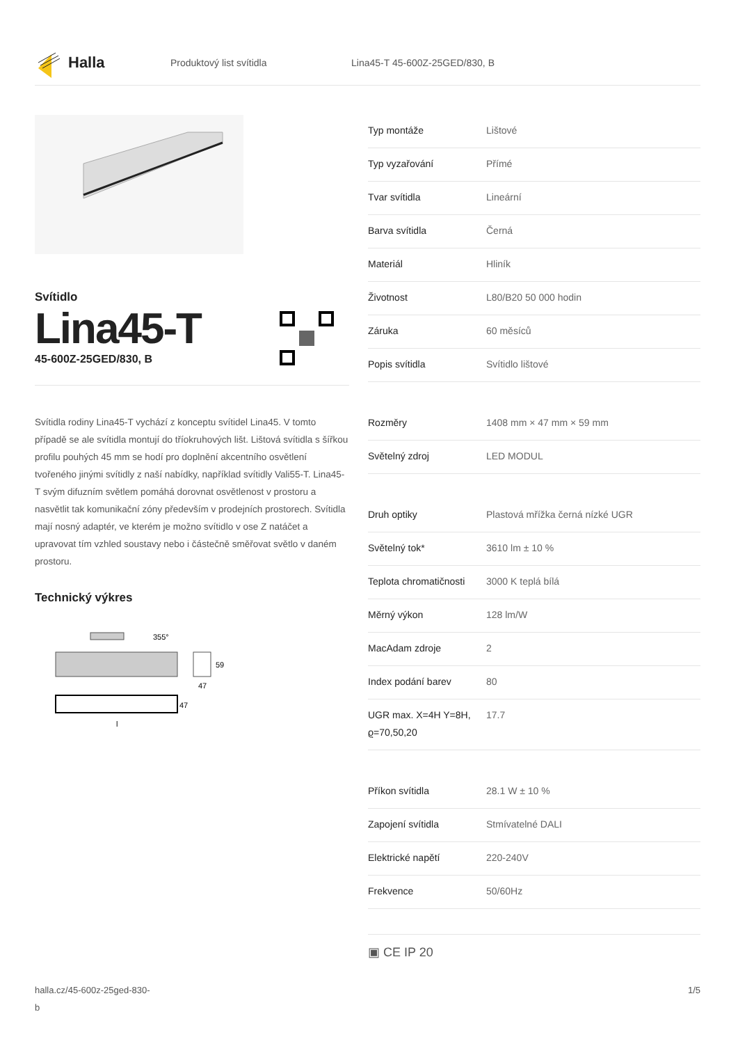Halla
Produktový list svítidla Lina45-T 45-600Z-25GED/830, B
Svítidlo
Lina45-T
45-600Z-25GED/830, B
Svítidla rodiny Lina45-T vychází z konceptu svítidel Lina45. V tomto případě se ale svítidla montují do tříokruhových lišt. Lištová svítidla s šířkou profilu pouhých 45 mm se hodí pro doplnění akcentního osvětlení tvořeného jinými svítidly z naší nabídky, například svítidly Vali55-T. Lina45-T svým difuzním světlem pomáhá dorovnat osvětlenost v prostoru a nasvětlit tak komunikační zóny především v prodejních prostorech. Svítidla mají nosný adaptér, ve kterém je možno svítidlo v ose Z natáčet a upravovat tím vzhled soustavy nebo i částečně směřovat světlo v daném prostoru.
Technický výkres
355°
59
47
47
l
| Typ montáže | Lištové |
| Typ vyzařování | Přímé |
| Tvar svítidla | Lineární |
| Barva svítidla | Černá |
| Materiál | Hliník |
| Životnost | L80/B20 50 000 hodin |
| Záruka | 60 měsíců |
| Popis svítidla | Svítidlo lištové |
| Rozměry | 1408 mm × 47 mm × 59 mm |
| Světelný zdroj | LED MODUL |
| Druh optiky | Plastová mřížka černá nízké UGR |
| Světelný tok* | 3610 lm ± 10 % |
| Teplota chromatičnosti | 3000 K teplá bílá |
| Měrný výkon | 128 lm/W |
| MacAdam zdroje | 2 |
| Index podání barev | 80 |
| UGR max. X=4H Y=8H, ϱ=70,50,20 | 17.7 |
| Příkon svítidla | 28.1 W ± 10 % |
| Zapojení svítidla | Stmívatelné DALI |
| Elektrické napětí | 220-240V |
| Frekvence | 50/60Hz |
▣ CE IP 20
halla.cz/45-600z-25ged-830-
b
1/5